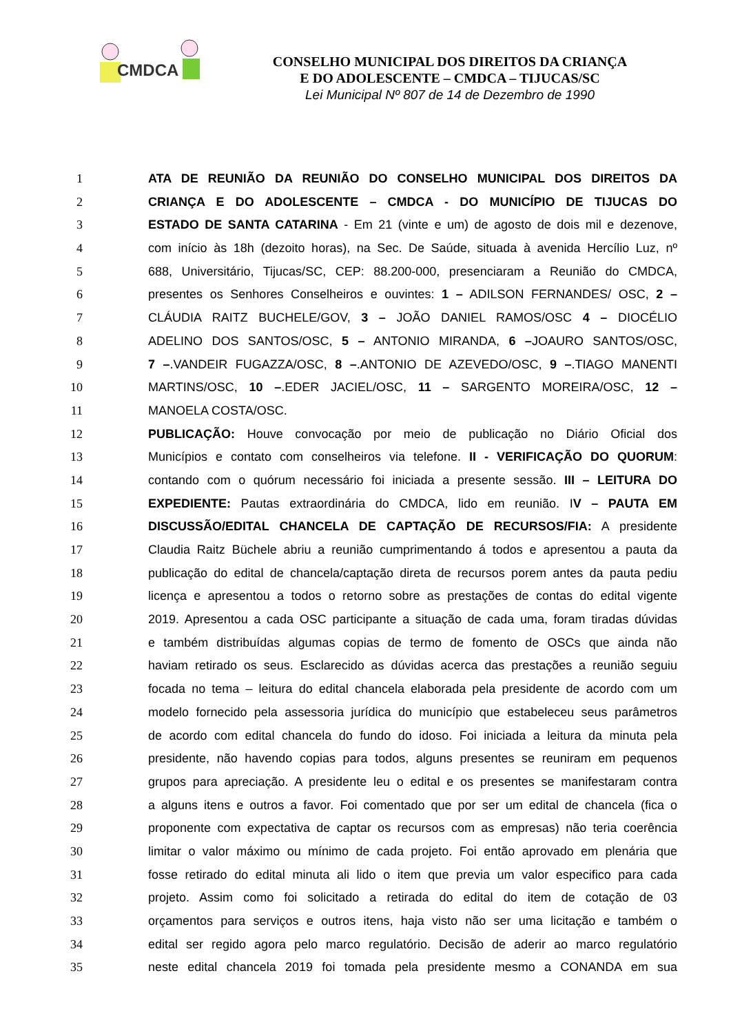CMDCA
CONSELHO MUNICIPAL DOS DIREITOS DA CRIANÇA
E DO ADOLESCENTE – CMDCA – TIJUCAS/SC
Lei Municipal Nº 807 de 14 de Dezembro de 1990
1 ATA DE REUNIÃO DA REUNIÃO DO CONSELHO MUNICIPAL DOS DIREITOS DA
2 CRIANÇA E DO ADOLESCENTE – CMDCA - DO MUNICÍPIO DE TIJUCAS DO
3 ESTADO DE SANTA CATARINA - Em 21 (vinte e um) de agosto de dois mil e dezenove,
4 com início às 18h (dezoito horas), na Sec. De Saúde, situada à avenida Hercílio Luz, nº
5 688, Universitário, Tijucas/SC, CEP: 88.200-000, presenciaram a Reunião do CMDCA,
6 presentes os Senhores Conselheiros e ouvintes: 1 – ADILSON FERNANDES/ OSC, 2 –
7 CLÁUDIA RAITZ BUCHELE/GOV, 3 – JOÃO DANIEL RAMOS/OSC 4 – DIOCÉLIO
8 ADELINO DOS SANTOS/OSC, 5 – ANTONIO MIRANDA, 6 –JOAURO SANTOS/OSC,
9 7 –.VANDEIR FUGAZZA/OSC, 8 –.ANTONIO DE AZEVEDO/OSC, 9 –.TIAGO MANENTI
10 MARTINS/OSC, 10 –.EDER JACIEL/OSC, 11 – SARGENTO MOREIRA/OSC, 12 –
11 MANOELA COSTA/OSC.
12 PUBLICAÇÃO: Houve convocação por meio de publicação no Diário Oficial dos
13 Municípios e contato com conselheiros via telefone. II - VERIFICAÇÃO DO QUORUM:
14 contando com o quórum necessário foi iniciada a presente sessão. III – LEITURA DO
15 EXPEDIENTE: Pautas extraordinária do CMDCA, lido em reunião. IV – PAUTA EM
16 DISCUSSÃO/EDITAL CHANCELA DE CAPTAÇÃO DE RECURSOS/FIA: A presidente
17 Claudia Raitz Büchele abriu a reunião cumprimentando á todos e apresentou a pauta da
18 publicação do edital de chancela/captação direta de recursos porem antes da pauta pediu
19 licença e apresentou a todos o retorno sobre as prestações de contas do edital vigente
20 2019. Apresentou a cada OSC participante a situação de cada uma, foram tiradas dúvidas
21 e também distribuídas algumas copias de termo de fomento de OSCs que ainda não
22 haviam retirado os seus. Esclarecido as dúvidas acerca das prestações a reunião seguiu
23 focada no tema – leitura do edital chancela elaborada pela presidente de acordo com um
24 modelo fornecido pela assessoria jurídica do município que estabeleceu seus parâmetros
25 de acordo com edital chancela do fundo do idoso. Foi iniciada a leitura da minuta pela
26 presidente, não havendo copias para todos, alguns presentes se reuniram em pequenos
27 grupos para apreciação. A presidente leu o edital e os presentes se manifestaram contra
28 a alguns itens e outros a favor. Foi comentado que por ser um edital de chancela (fica o
29 proponente com expectativa de captar os recursos com as empresas) não teria coerência
30 limitar o valor máximo ou mínimo de cada projeto. Foi então aprovado em plenária que
31 fosse retirado do edital minuta ali lido o item que previa um valor especifico para cada
32 projeto. Assim como foi solicitado a retirada do edital do item de cotação de 03
33 orçamentos para serviços e outros itens, haja visto não ser uma licitação e também o
34 edital ser regido agora pelo marco regulatório. Decisão de aderir ao marco regulatório
35 neste edital chancela 2019 foi tomada pela presidente mesmo a CONANDA em sua